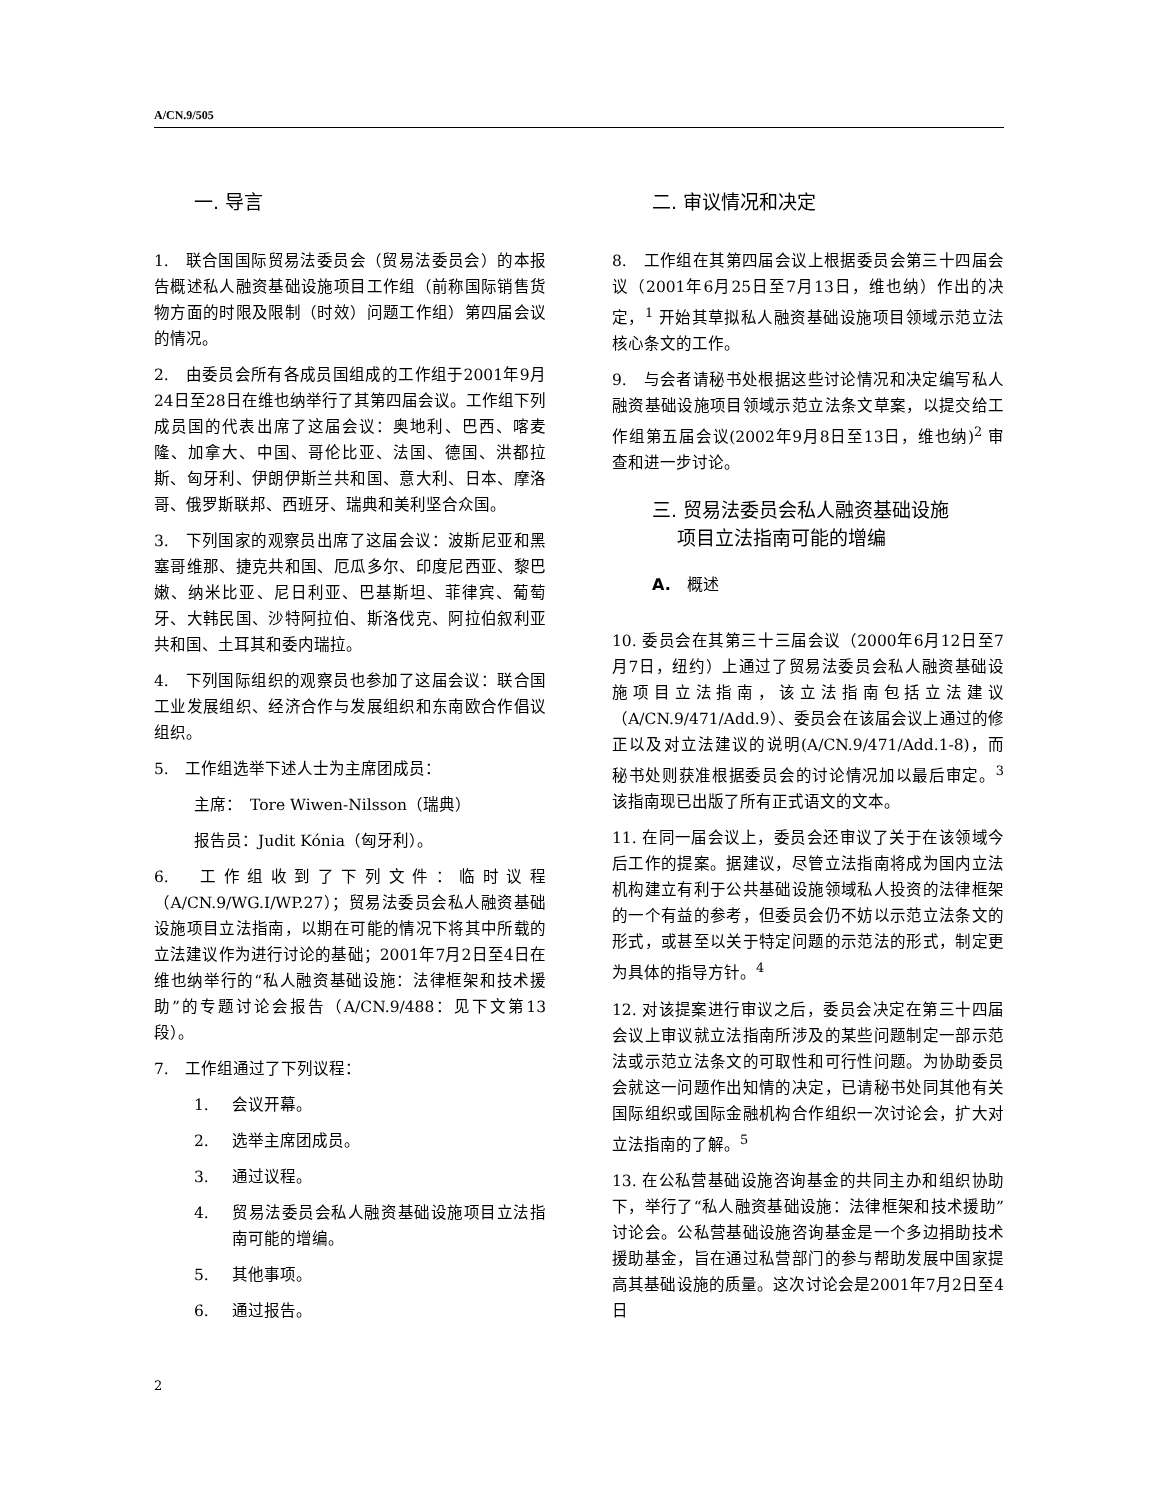A/CN.9/505
一. 导言
1.　联合国国际贸易法委员会（贸易法委员会）的本报告概述私人融资基础设施项目工作组（前称国际销售货物方面的时限及限制（时效）问题工作组）第四届会议的情况。
2.　由委员会所有各成员国组成的工作组于2001年9月24日至28日在维也纳举行了其第四届会议。工作组下列成员国的代表出席了这届会议：奥地利、巴西、喀麦隆、加拿大、中国、哥伦比亚、法国、德国、洪都拉斯、匈牙利、伊朗伊斯兰共和国、意大利、日本、摩洛哥、俄罗斯联邦、西班牙、瑞典和美利坚合众国。
3.　下列国家的观察员出席了这届会议：波斯尼亚和黑塞哥维那、捷克共和国、厄瓜多尔、印度尼西亚、黎巴嫩、纳米比亚、尼日利亚、巴基斯坦、菲律宾、葡萄牙、大韩民国、沙特阿拉伯、斯洛伐克、阿拉伯叙利亚共和国、土耳其和委内瑞拉。
4.　下列国际组织的观察员也参加了这届会议：联合国工业发展组织、经济合作与发展组织和东南欧合作倡议组织。
5.　工作组选举下述人士为主席团成员：
主席：　Tore Wiwen-Nilsson（瑞典）
报告员：Judit Kónia（匈牙利）。
6.　工作组收到了下列文件：临时议程（A/CN.9/WG.I/WP.27）；贸易法委员会私人融资基础设施项目立法指南，以期在可能的情况下将其中所载的立法建议作为进行讨论的基础；2001年7月2日至4日在维也纳举行的“私人融资基础设施：法律框架和技术援助”的专题讨论会报告（A/CN.9/488：见下文第13段）。
7.　工作组通过了下列议程：
1. 会议开幕。
2. 选举主席团成员。
3. 通过议程。
4. 贸易法委员会私人融资基础设施项目立法指南可能的增编。
5. 其他事项。
6. 通过报告。
二. 审议情况和决定
8.　工作组在其第四届会议上根据委员会第三十四届会议（2001年6月25日至7月13日，维也纳）作出的决定，<sup>1</sup> 开始其草拟私人融资基础设施项目领域示范立法核心条文的工作。
9.　与会者请秘书处根据这些讨论情况和决定编写私人融资基础设施项目领域示范立法条文草案，以提交给工作组第五届会议(2002年9月8日至13日，维也纳)<sup>2</sup> 审查和进一步讨论。
三. 贸易法委员会私人融资基础设施
　 项目立法指南可能的增编
A.　概述
10. 委员会在其第三十三届会议（2000年6月12日至7月7日，纽约）上通过了贸易法委员会私人融资基础设施项目立法指南，该立法指南包括立法建议（A/CN.9/471/Add.9）、委员会在该届会议上通过的修正以及对立法建议的说明(A/CN.9/471/Add.1-8)，而秘书处则获准根据委员会的讨论情况加以最后审定。<sup>3</sup> 该指南现已出版了所有正式语文的文本。
11. 在同一届会议上，委员会还审议了关于在该领域今后工作的提案。据建议，尽管立法指南将成为国内立法机构建立有利于公共基础设施领域私人投资的法律框架的一个有益的参考，但委员会仍不妨以示范立法条文的形式，或甚至以关于特定问题的示范法的形式，制定更为具体的指导方针。<sup>4</sup>
12. 对该提案进行审议之后，委员会决定在第三十四届会议上审议就立法指南所涉及的某些问题制定一部示范法或示范立法条文的可取性和可行性问题。为协助委员会就这一问题作出知情的决定，已请秘书处同其他有关国际组织或国际金融机构合作组织一次讨论会，扩大对立法指南的了解。<sup>5</sup>
13. 在公私营基础设施咨询基金的共同主办和组织协助下，举行了“私人融资基础设施：法律框架和技术援助”讨论会。公私营基础设施咨询基金是一个多边捐助技术援助基金，旨在通过私营部门的参与帮助发展中国家提高其基础设施的质量。这次讨论会是2001年7月2日至4日
2